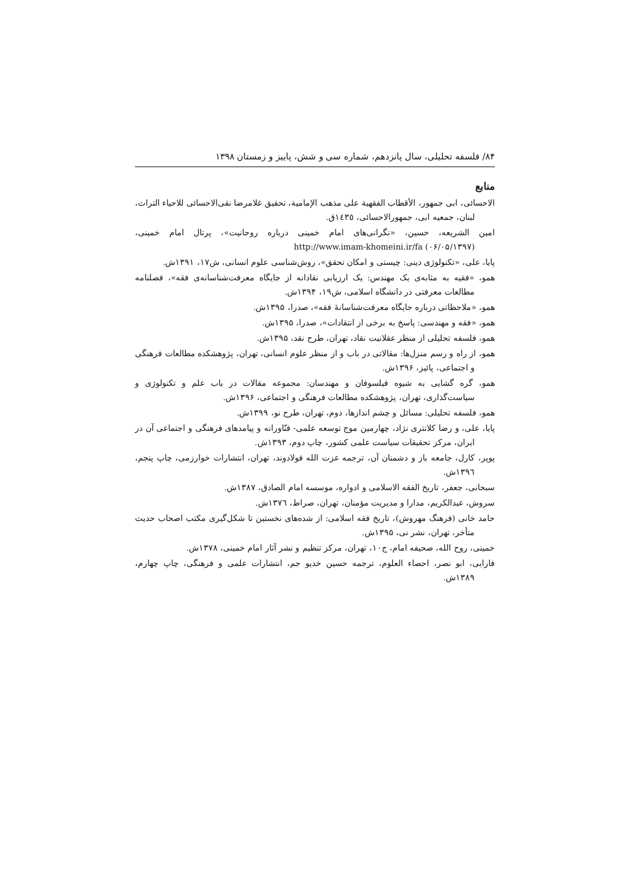۸۴/ فلسفه تحلیلی، سال پانزدهم، شماره سی و شش، پاییز و زمستان ۱۳۹۸
منابع
الاحسائی، ابی جمهور، الأقطاب الفقهیة علی مذهب الإمامیة، تحقیق غلامرضا نقی‌الاحسائی للاحیاء التراث، لبنان، جمعیه ابی، جمهورالاحسائی، ١٤٣٥ق.
امین الشریعه، حسین، «نگرانی‌های امام خمینی درباره روحانیت»، پرتال امام خمینی، http://www.imam-khomeini.ir/fa (۰۶/۰۵/۱۳۹۷)
پایا، علی، «تکنولوژی دینی: چیستی و امکان تحقق»، روش‌شناسی علوم انسانی، ش۱۷، ۱۳۹۱ش.
همو، «فقیه به مثابه‌ی یک مهندس: یک ارزیابی نقادانه از جایگاه معرفت‌شناسانه‌ی فقه»، فصلنامه مطالعات معرفتی در دانشگاه اسلامی، ش۱۹، ۱۳۹۴ش.
همو، «ملاحظاتی درباره جایگاه معرفت‌شناسانهٔ فقه»، صدرا، ۱۳۹۵ش.
همو، «فقه و مهندسی: پاسخ به برخی از انتقادات»، صدرا، ۱۳۹۵ش.
همو، فلسفه تحلیلی از منظر عقلانیت نقاد، تهران، طرح نقد، ۱۳۹۵ش.
همو، از راه و رسم منزل‌ها: مقالاتی در باب و از منظر علوم انسانی، تهران، پژوهشکده مطالعات فرهنگی و اجتماعی، پائیز، ۱۳۹۶ش.
همو، گره گشایی به شیوه فیلسوفان و مهندسان: مجموعه مقالات در باب علم و تکنولوژی و سیاست‌گذاری، تهران، پژوهشکده مطالعات فرهنگی و اجتماعی، ۱۳۹۶ش.
همو، فلسفه تحلیلی: مسائل و چشم اندازها، دوم، تهران، طرح نو، ۱۳۹۹ش.
پایا، علی، و رضا کلانتری نژاد، چهارمین موج توسعه علمی- فنّاورانه و پیامدهای فرهنگی و اجتماعی آن در ایران، مرکز تحقیقات سیاست علمی کشور، چاپ دوم، ۱۳۹۳ش.
پوپر، کارل، جامعه باز و دشمنان آن، ترجمه عزت الله فولادوند، تهران، انتشارات خوارزمی، چاپ پنجم، ١٣٩٦ش.
سبحانی، جعفر، تاریخ الفقه الاسلامی و ادواره، موسسه امام الصادق، ١٣٨٧ش.
سروش، عبدالکریم، مدارا و مدیریت مؤمنان، تهران، صراط، ١٣٧٦ش.
حامد خانی (فرهنگ مهروش)، تاریخ فقه اسلامی: از شده‌های نخستین تا شکل‌گیری مکتب اصحاب حدیث متأخر، تهران، نشر نی، ۱۳۹۵ش.
خمینی، روح الله، صحیفه امام، ج۱۰، تهران، مرکز تنظیم و نشر آثار امام خمینی، ١٣٧٨ش.
فارابی، ابو نصر، احصاء العلوم، ترجمه حسین خدیو جم، انتشارات علمی و فرهنگی، چاپ چهارم، ١٣٨٩ش.